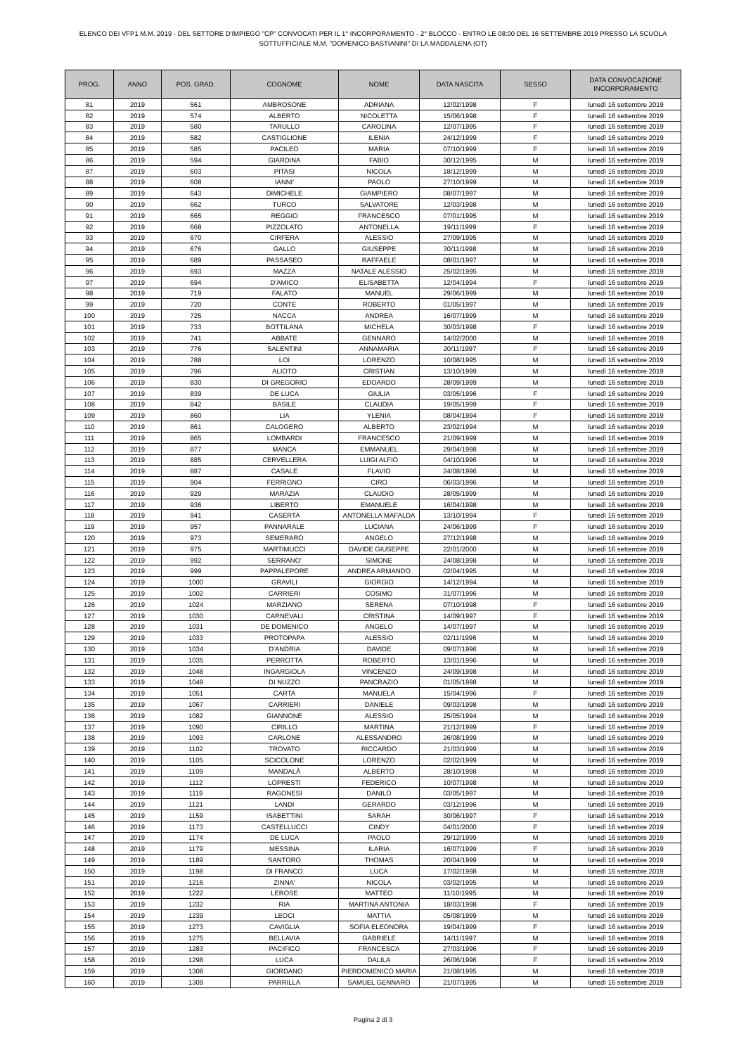ELENCO DEI VFP1 M.M. 2019 - DEL SETTORE D'IMPIEGO "CP" CONVOCATI PER IL 1° INCORPORAMENTO - 2° BLOCCO - ENTRO LE 08:00 DEL 16 SETTEMBRE 2019 PRESSO LA SCUOLA
SOTTUFFICIALE M.M. "DOMENICO BASTIANINI" DI LA MADDALENA (OT)
| PROG. | ANNO | POS. GRAD. | COGNOME | NOME | DATA NASCITA | SESSO | DATA CONVOCAZIONE INCORPORAMENTO |
| --- | --- | --- | --- | --- | --- | --- | --- |
| 81 | 2019 | 561 | AMBROSONE | ADRIANA | 12/02/1998 | F | lunedì 16 settembre 2019 |
| 82 | 2019 | 574 | ALBERTO | NICOLETTA | 15/06/1998 | F | lunedì 16 settembre 2019 |
| 83 | 2019 | 580 | TARULLO | CAROLINA | 12/07/1995 | F | lunedì 16 settembre 2019 |
| 84 | 2019 | 582 | CASTIGLIONE | ILENIA | 24/12/1999 | F | lunedì 16 settembre 2019 |
| 85 | 2019 | 585 | PACILEO | MARIA | 07/10/1999 | F | lunedì 16 settembre 2019 |
| 86 | 2019 | 594 | GIARDINA | FABIO | 30/12/1995 | M | lunedì 16 settembre 2019 |
| 87 | 2019 | 603 | PITASI | NICOLA | 18/12/1999 | M | lunedì 16 settembre 2019 |
| 88 | 2019 | 608 | IANNI' | PAOLO | 27/10/1999 | M | lunedì 16 settembre 2019 |
| 89 | 2019 | 643 | DIMICHELE | GIAMPIERO | 08/07/1997 | M | lunedì 16 settembre 2019 |
| 90 | 2019 | 662 | TURCO | SALVATORE | 12/03/1998 | M | lunedì 16 settembre 2019 |
| 91 | 2019 | 665 | REGGIO | FRANCESCO | 07/01/1995 | M | lunedì 16 settembre 2019 |
| 92 | 2019 | 668 | PIZZOLATO | ANTONELLA | 19/11/1999 | F | lunedì 16 settembre 2019 |
| 93 | 2019 | 670 | CIRFERA | ALESSIO | 27/09/1995 | M | lunedì 16 settembre 2019 |
| 94 | 2019 | 676 | GALLO | GIUSEPPE | 30/11/1998 | M | lunedì 16 settembre 2019 |
| 95 | 2019 | 689 | PASSASEO | RAFFAELE | 08/01/1997 | M | lunedì 16 settembre 2019 |
| 96 | 2019 | 693 | MAZZA | NATALE ALESSIO | 25/02/1995 | M | lunedì 16 settembre 2019 |
| 97 | 2019 | 694 | D'AMICO | ELISABETTA | 12/04/1994 | F | lunedì 16 settembre 2019 |
| 98 | 2019 | 719 | FALATO | MANUEL | 29/06/1999 | M | lunedì 16 settembre 2019 |
| 99 | 2019 | 720 | CONTE | ROBERTO | 01/05/1997 | M | lunedì 16 settembre 2019 |
| 100 | 2019 | 725 | NACCA | ANDREA | 16/07/1999 | M | lunedì 16 settembre 2019 |
| 101 | 2019 | 733 | BOTTILANA | MICHELA | 30/03/1998 | F | lunedì 16 settembre 2019 |
| 102 | 2019 | 741 | ABBATE | GENNARO | 14/02/2000 | M | lunedì 16 settembre 2019 |
| 103 | 2019 | 776 | SALENTINI | ANNAMARIA | 20/11/1997 | F | lunedì 16 settembre 2019 |
| 104 | 2019 | 788 | LOI | LORENZO | 10/08/1995 | M | lunedì 16 settembre 2019 |
| 105 | 2019 | 796 | ALIOTO | CRISTIAN | 13/10/1999 | M | lunedì 16 settembre 2019 |
| 106 | 2019 | 830 | DI GREGORIO | EDOARDO | 28/09/1999 | M | lunedì 16 settembre 2019 |
| 107 | 2019 | 839 | DE LUCA | GIULIA | 03/05/1996 | F | lunedì 16 settembre 2019 |
| 108 | 2019 | 842 | BASILE | CLAUDIA | 19/05/1999 | F | lunedì 16 settembre 2019 |
| 109 | 2019 | 860 | LIA | YLENIA | 08/04/1994 | F | lunedì 16 settembre 2019 |
| 110 | 2019 | 861 | CALOGERO | ALBERTO | 23/02/1994 | M | lunedì 16 settembre 2019 |
| 111 | 2019 | 865 | LOMBARDI | FRANCESCO | 21/09/1999 | M | lunedì 16 settembre 2019 |
| 112 | 2019 | 877 | MANCA | EMMANUEL | 29/04/1998 | M | lunedì 16 settembre 2019 |
| 113 | 2019 | 885 | CERVELLERA | LUIGI ALFIO | 04/10/1996 | M | lunedì 16 settembre 2019 |
| 114 | 2019 | 887 | CASALE | FLAVIO | 24/08/1996 | M | lunedì 16 settembre 2019 |
| 115 | 2019 | 904 | FERRIGNO | CIRO | 06/03/1996 | M | lunedì 16 settembre 2019 |
| 116 | 2019 | 929 | MARAZIA | CLAUDIO | 28/05/1999 | M | lunedì 16 settembre 2019 |
| 117 | 2019 | 936 | LIBERTO | EMANUELE | 16/04/1998 | M | lunedì 16 settembre 2019 |
| 118 | 2019 | 941 | CASERTA | ANTONELLA MAFALDA | 13/10/1994 | F | lunedì 16 settembre 2019 |
| 119 | 2019 | 957 | PANNARALE | LUCIANA | 24/06/1999 | F | lunedì 16 settembre 2019 |
| 120 | 2019 | 973 | SEMERARO | ANGELO | 27/12/1998 | M | lunedì 16 settembre 2019 |
| 121 | 2019 | 975 | MARTIMUCCI | DAVIDE GIUSEPPE | 22/01/2000 | M | lunedì 16 settembre 2019 |
| 122 | 2019 | 992 | SERRANO' | SIMONE | 24/08/1998 | M | lunedì 16 settembre 2019 |
| 123 | 2019 | 999 | PAPPALEPORE | ANDREA ARMANDO | 02/04/1995 | M | lunedì 16 settembre 2019 |
| 124 | 2019 | 1000 | GRAVILI | GIORGIO | 14/12/1994 | M | lunedì 16 settembre 2019 |
| 125 | 2019 | 1002 | CARRIERI | COSIMO | 31/07/1996 | M | lunedì 16 settembre 2019 |
| 126 | 2019 | 1024 | MARZIANO | SERENA | 07/10/1998 | F | lunedì 16 settembre 2019 |
| 127 | 2019 | 1030 | CARNEVALI | CRISTINA | 14/09/1997 | F | lunedì 16 settembre 2019 |
| 128 | 2019 | 1031 | DE DOMENICO | ANGELO | 14/07/1997 | M | lunedì 16 settembre 2019 |
| 129 | 2019 | 1033 | PROTOPAPA | ALESSIO | 02/11/1996 | M | lunedì 16 settembre 2019 |
| 130 | 2019 | 1034 | D'ANDRIA | DAVIDE | 09/07/1996 | M | lunedì 16 settembre 2019 |
| 131 | 2019 | 1035 | PERROTTA | ROBERTO | 13/01/1996 | M | lunedì 16 settembre 2019 |
| 132 | 2019 | 1048 | INGARGIOLA | VINCENZO | 24/09/1998 | M | lunedì 16 settembre 2019 |
| 133 | 2019 | 1049 | DI NUZZO | PANCRAZIO | 01/05/1998 | M | lunedì 16 settembre 2019 |
| 134 | 2019 | 1051 | CARTA | MANUELA | 15/04/1996 | F | lunedì 16 settembre 2019 |
| 135 | 2019 | 1067 | CARRIERI | DANIELE | 09/03/1998 | M | lunedì 16 settembre 2019 |
| 136 | 2019 | 1082 | GIANNONE | ALESSIO | 25/05/1994 | M | lunedì 16 settembre 2019 |
| 137 | 2019 | 1090 | CIRILLO | MARTINA | 21/12/1999 | F | lunedì 16 settembre 2019 |
| 138 | 2019 | 1093 | CARLONE | ALESSANDRO | 26/08/1999 | M | lunedì 16 settembre 2019 |
| 139 | 2019 | 1102 | TROVATO | RICCARDO | 21/03/1999 | M | lunedì 16 settembre 2019 |
| 140 | 2019 | 1105 | SCICOLONE | LORENZO | 02/02/1999 | M | lunedì 16 settembre 2019 |
| 141 | 2019 | 1109 | MANDALÀ | ALBERTO | 28/10/1998 | M | lunedì 16 settembre 2019 |
| 142 | 2019 | 1112 | LOPRESTI | FEDERICO | 10/07/1998 | M | lunedì 16 settembre 2019 |
| 143 | 2019 | 1119 | RAGONESI | DANILO | 03/05/1997 | M | lunedì 16 settembre 2019 |
| 144 | 2019 | 1121 | LANDI | GERARDO | 03/12/1996 | M | lunedì 16 settembre 2019 |
| 145 | 2019 | 1159 | ISABETTINI | SARAH | 30/06/1997 | F | lunedì 16 settembre 2019 |
| 146 | 2019 | 1173 | CASTELLUCCI | CINDY | 04/01/2000 | F | lunedì 16 settembre 2019 |
| 147 | 2019 | 1174 | DE LUCA | PAOLO | 29/12/1999 | M | lunedì 16 settembre 2019 |
| 148 | 2019 | 1179 | MESSINA | ILARIA | 16/07/1999 | F | lunedì 16 settembre 2019 |
| 149 | 2019 | 1189 | SANTORO | THOMAS | 20/04/1999 | M | lunedì 16 settembre 2019 |
| 150 | 2019 | 1198 | DI FRANCO | LUCA | 17/02/1998 | M | lunedì 16 settembre 2019 |
| 151 | 2019 | 1216 | ZINNA' | NICOLA | 03/02/1995 | M | lunedì 16 settembre 2019 |
| 152 | 2019 | 1222 | LEROSE | MATTEO | 11/10/1995 | M | lunedì 16 settembre 2019 |
| 153 | 2019 | 1232 | RIA | MARTINA ANTONIA | 18/03/1998 | F | lunedì 16 settembre 2019 |
| 154 | 2019 | 1239 | LEOCI | MATTIA | 05/08/1999 | M | lunedì 16 settembre 2019 |
| 155 | 2019 | 1273 | CAVIGLIA | SOFIA ELEONORA | 19/04/1999 | F | lunedì 16 settembre 2019 |
| 156 | 2019 | 1275 | BELLAVIA | GABRIELE | 14/11/1997 | M | lunedì 16 settembre 2019 |
| 157 | 2019 | 1283 | PACIFICO | FRANCESCA | 27/03/1996 | F | lunedì 16 settembre 2019 |
| 158 | 2019 | 1298 | LUCA | DALILA | 26/06/1996 | F | lunedì 16 settembre 2019 |
| 159 | 2019 | 1308 | GIORDANO | PIERDOMENICO MARIA | 21/08/1995 | M | lunedì 16 settembre 2019 |
| 160 | 2019 | 1309 | PARRILLA | SAMUEL GENNARO | 21/07/1995 | M | lunedì 16 settembre 2019 |
Pagina 2 di 3